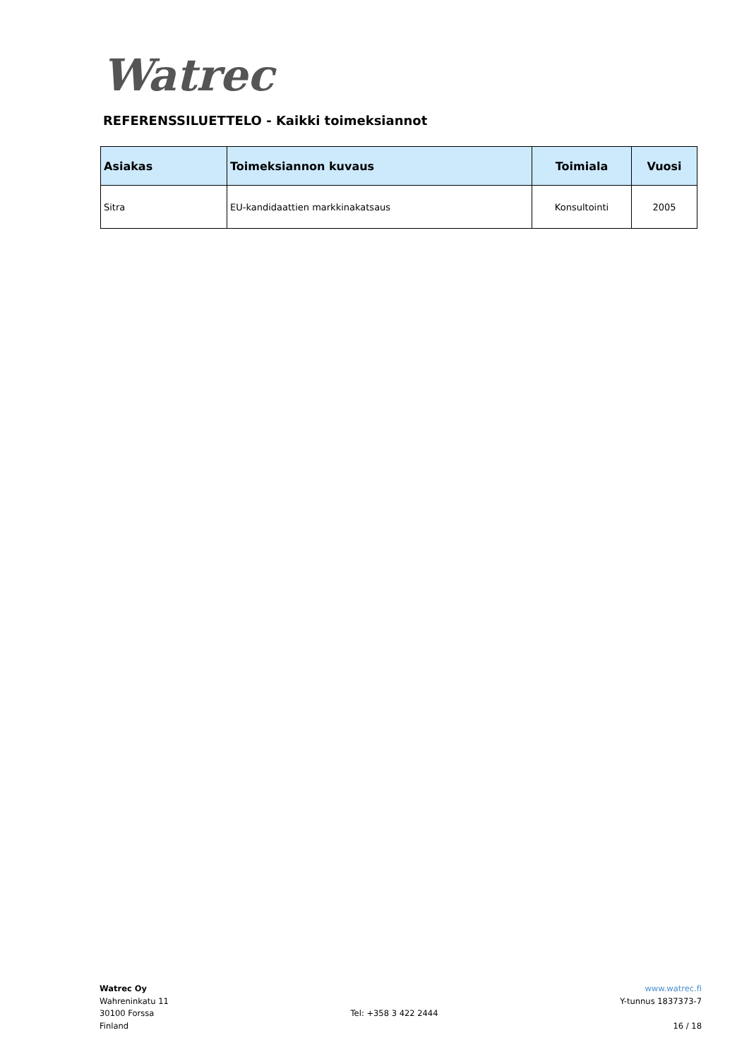Watrec
REFERENSSILUETTELO - Kaikki toimeksiannot
| Asiakas | Toimeksiannon kuvaus | Toimiala | Vuosi |
| --- | --- | --- | --- |
| Sitra | EU-kandidaattien markkinakatsaus | Konsultointi | 2005 |
Watrec Oy
Wahreninkatu 11
30100 Forssa
Finland
Tel: +358 3 422 2444 www.watrec.fi
Y-tunnus 1837373-7
16 / 18